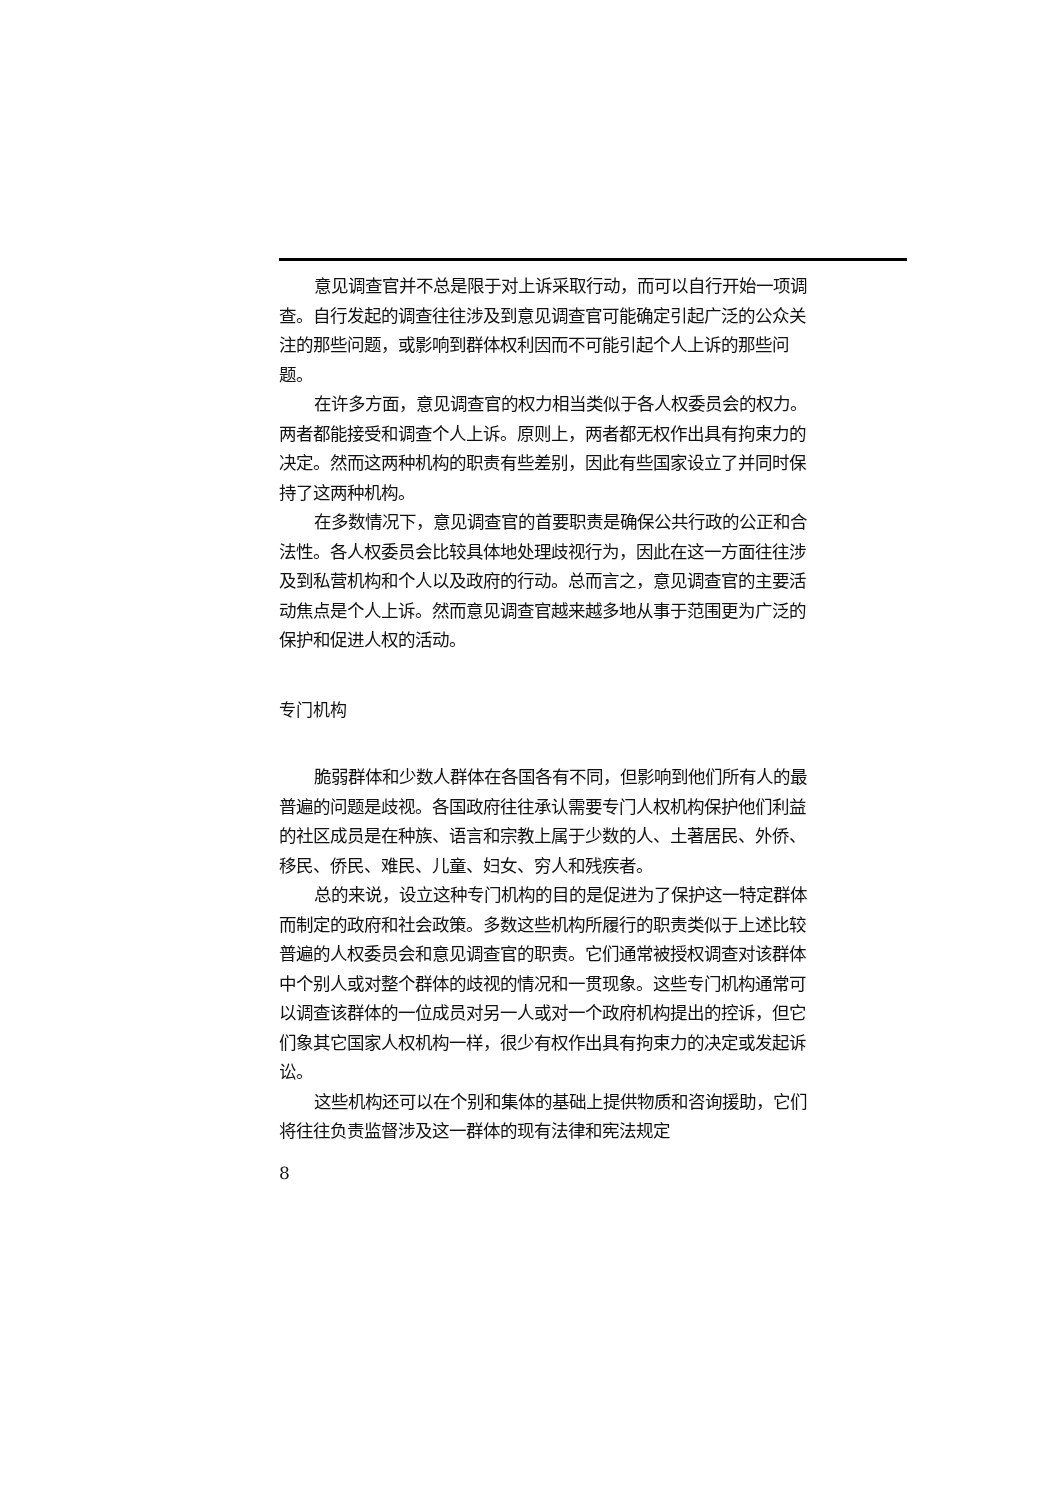意见调查官并不总是限于对上诉采取行动，而可以自行开始一项调查。自行发起的调查往往涉及到意见调查官可能确定引起广泛的公众关注的那些问题，或影响到群体权利因而不可能引起个人上诉的那些问题。
在许多方面，意见调查官的权力相当类似于各人权委员会的权力。两者都能接受和调查个人上诉。原则上，两者都无权作出具有拘束力的决定。然而这两种机构的职责有些差别，因此有些国家设立了并同时保持了这两种机构。
在多数情况下，意见调查官的首要职责是确保公共行政的公正和合法性。各人权委员会比较具体地处理歧视行为，因此在这一方面往往涉及到私营机构和个人以及政府的行动。总而言之，意见调查官的主要活动焦点是个人上诉。然而意见调查官越来越多地从事于范围更为广泛的保护和促进人权的活动。
专门机构
脆弱群体和少数人群体在各国各有不同，但影响到他们所有人的最普遍的问题是歧视。各国政府往往承认需要专门人权机构保护他们利益的社区成员是在种族、语言和宗教上属于少数的人、土著居民、外侨、移民、侨民、难民、儿童、妇女、穷人和残疾者。
总的来说，设立这种专门机构的目的是促进为了保护这一特定群体而制定的政府和社会政策。多数这些机构所履行的职责类似于上述比较普遍的人权委员会和意见调查官的职责。它们通常被授权调查对该群体中个别人或对整个群体的歧视的情况和一贯现象。这些专门机构通常可以调查该群体的一位成员对另一人或对一个政府机构提出的控诉，但它们象其它国家人权机构一样，很少有权作出具有拘束力的决定或发起诉讼。
这些机构还可以在个别和集体的基础上提供物质和咨询援助，它们将往往负责监督涉及这一群体的现有法律和宪法规定
8